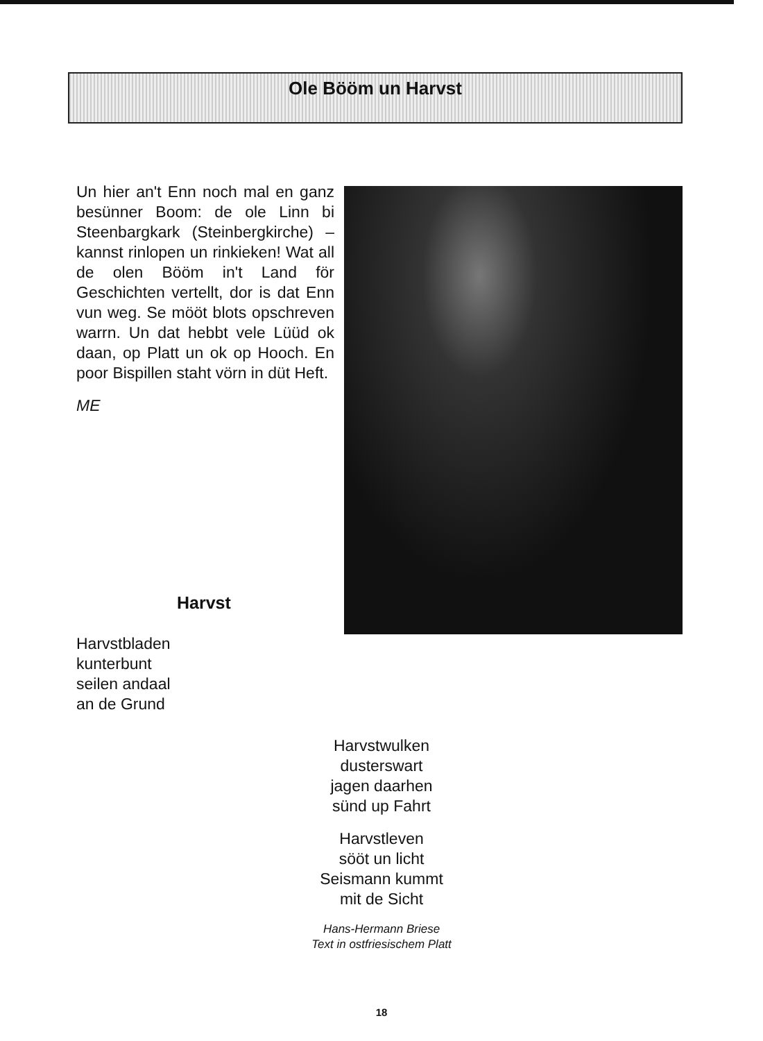Ole Bööm un Harvst
Un hier an't Enn noch mal en ganz besünner Boom: de ole Linn bi Steenbargkark (Steinbergkirche) – kannst rinlopen un rinkieken! Wat all de olen Bööm in't Land för Geschichten vertellt, dor is dat Enn vun weg. Se mööt blots opschreven warrn. Un dat hebbt vele Lüüd ok daan, op Platt un ok op Hooch. En poor Bispillen staht vörn in düt Heft.
ME
Harvst
Harvstbladen
kunterbunt
seilen andaal
an de Grund
Harvstwulken
dusterswart
jagen daarhen
sünd up Fahrt
Harvstleven
sööt un licht
Seismann kummt
mit de Sicht
Hans-Hermann Briese
Text in ostfriesischem Platt
18